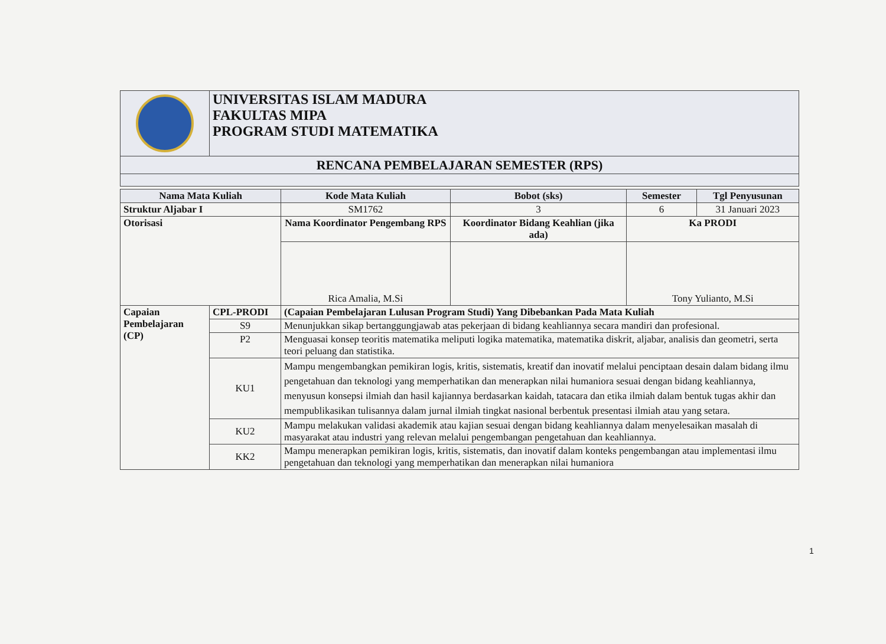| | UNIVERSITAS ISLAM MADURA FAKULTAS MIPA PROGRAM STUDI MATEMATIKA |
| RENCANA PEMBELAJARAN SEMESTER (RPS) | |
| Nama Mata Kuliah | | Kode Mata Kuliah | Bobot (sks) | | Semester | Tgl Penyusunan |
| --- | --- | --- | --- | --- | --- | --- |
| Struktur Aljabar I | | SM1762 | 3 | | 6 | 31 Januari 2023 |
| Otorisasi | | Nama Koordinator Pengembang RPS | | Koordinator Bidang Keahlian (jika ada) | Ka PRODI | |
| | | Rica Amalia, M.Si | | | Tony Yulianto, M.Si | |
| Capaian Pembelajaran (CP) | CPL-PRODI | (Capaian Pembelajaran Lulusan Program Studi) Yang Dibebankan Pada Mata Kuliah | | | | |
| | S9 | Menunjukkan sikap bertanggungjawab atas pekerjaan di bidang keahliannya secara mandiri dan profesional. | | | | |
| | P2 | Menguasai konsep teoritis matematika meliputi logika matematika, matematika diskrit, aljabar, analisis dan geometri, serta teori peluang dan statistika. | | | | |
| | KU1 | Mampu mengembangkan pemikiran logis, kritis, sistematis, kreatif dan inovatif melalui penciptaan desain dalam bidang ilmu pengetahuan dan teknologi yang memperhatikan dan menerapkan nilai humaniora sesuai dengan bidang keahliannya, menyusun konsepsi ilmiah dan hasil kajiannya berdasarkan kaidah, tatacara dan etika ilmiah dalam bentuk tugas akhir dan mempublikasikan tulisannya dalam jurnal ilmiah tingkat nasional berbentuk presentasi ilmiah atau yang setara. | | | | |
| | KU2 | Mampu melakukan validasi akademik atau kajian sesuai dengan bidang keahliannya dalam menyelesaikan masalah di masyarakat atau industri yang relevan melalui pengembangan pengetahuan dan keahliannya. | | | | |
| | KK2 | Mampu menerapkan pemikiran logis, kritis, sistematis, dan inovatif dalam konteks pengembangan atau implementasi ilmu pengetahuan dan teknologi yang memperhatikan dan menerapkan nilai humaniora | | | | |
1